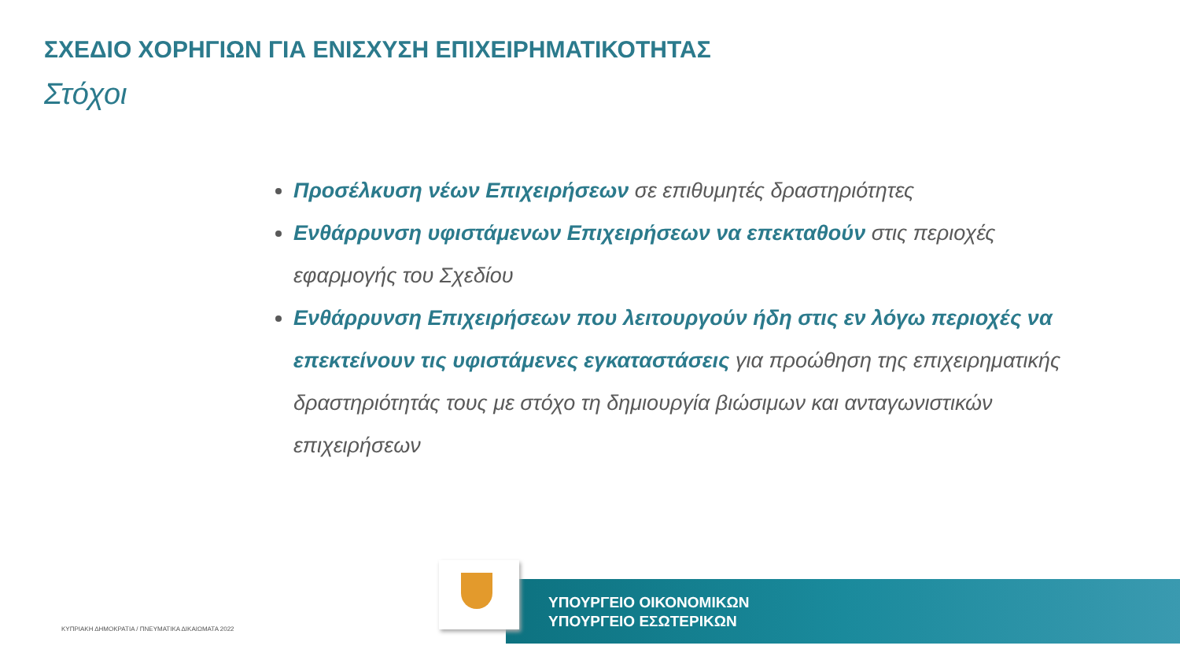ΣΧΕΔΙΟ ΧΟΡΗΓΙΩΝ ΓΙΑ ΕΝΙΣΧΥΣΗ ΕΠΙΧΕΙΡΗΜΑΤΙΚΟΤΗΤΑΣ
Στόχοι
Προσέλκυση νέων Επιχειρήσεων σε επιθυμητές δραστηριότητες
Ενθάρρυνση υφιστάμενων Επιχειρήσεων να επεκταθούν στις περιοχές εφαρμογής του Σχεδίου
Ενθάρρυνση Επιχειρήσεων που λειτουργούν ήδη στις εν λόγω περιοχές να επεκτείνουν τις υφιστάμενες εγκαταστάσεις για προώθηση της επιχειρηματικής δραστηριότητάς τους με στόχο τη δημιουργία βιώσιμων και ανταγωνιστικών επιχειρήσεων
ΥΠΟΥΡΓΕΙΟ ΟΙΚΟΝΟΜΙΚΩΝ
ΥΠΟΥΡΓΕΙΟ ΕΣΩΤΕΡΙΚΩΝ
ΚΥΠΡΙΑΚΗ ΔΗΜΟΚΡΑΤΙΑ / ΠΝΕΥΜΑΤΙΚΑ ΔΙΚΑΙΩΜΑΤΑ 2022